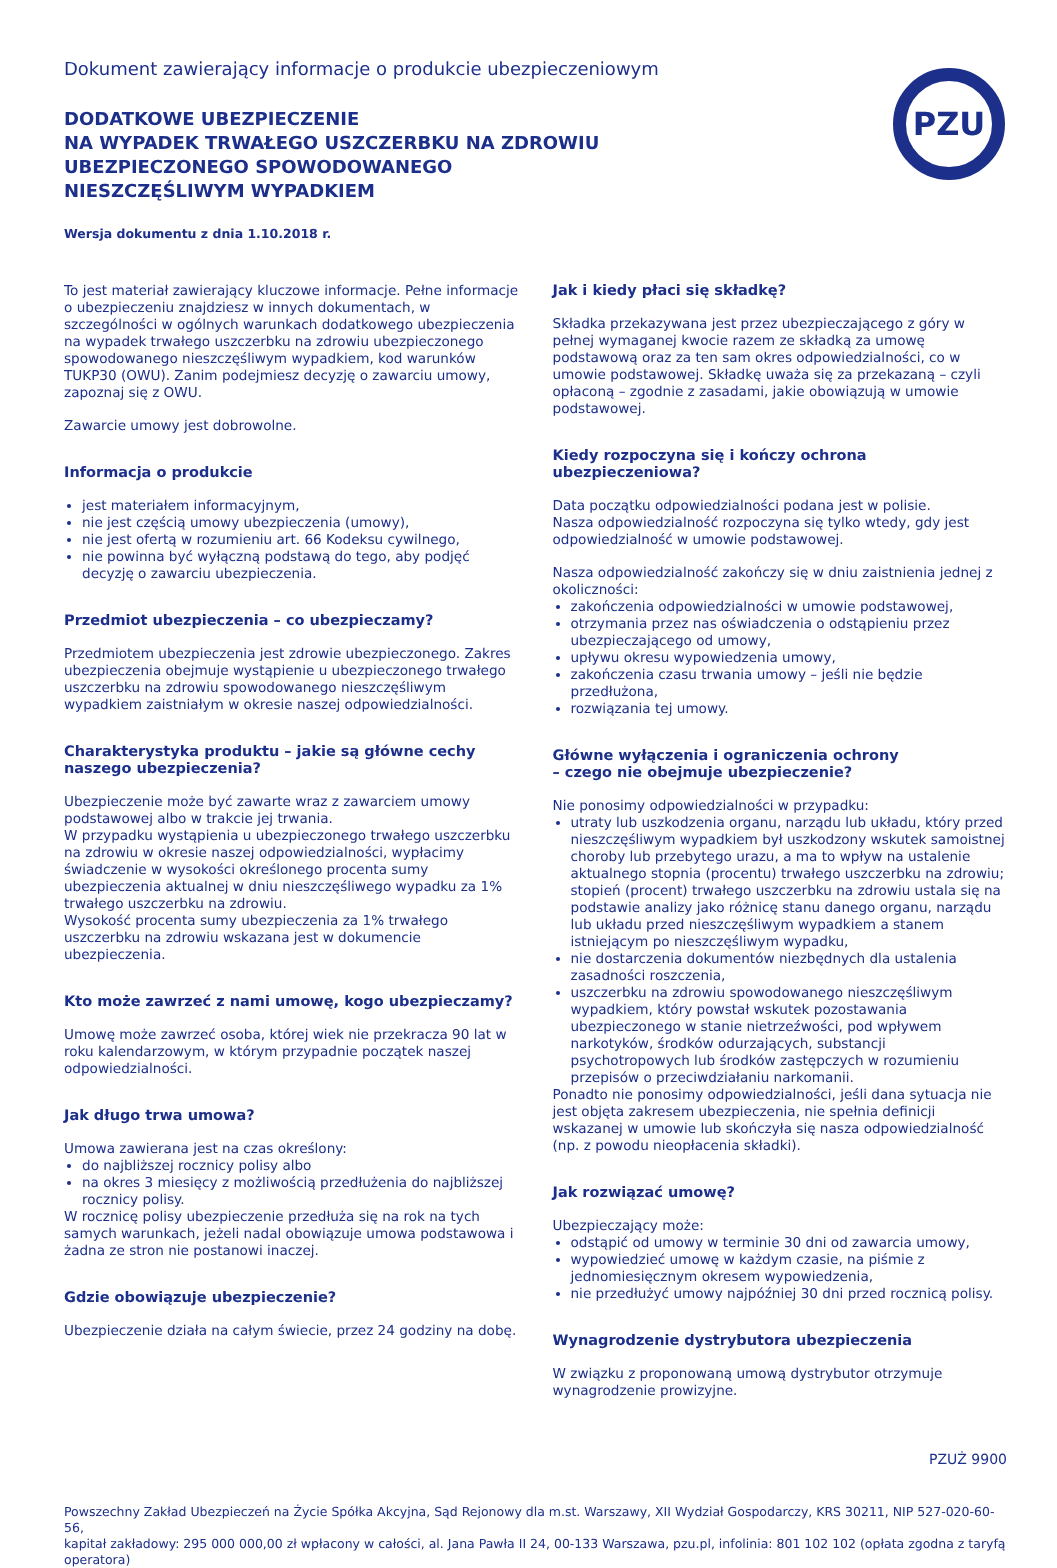Dokument zawierający informacje o produkcie ubezpieczeniowym
PZU
DODATKOWE UBEZPIECZENIE
NA WYPADEK TRWAŁEGO USZCZERBKU NA ZDROWIU
UBEZPIECZONEGO SPOWODOWANEGO
NIESZCZĘŚLIWYM WYPADKIEM
Wersja dokumentu z dnia 1.10.2018 r.
To jest materiał zawierający kluczowe informacje. Pełne informacje o ubezpieczeniu znajdziesz w innych dokumentach, w szczególności w ogólnych warunkach dodatkowego ubezpieczenia na wypadek trwałego uszczerbku na zdrowiu ubezpieczonego spowodowanego nieszczęśliwym wypadkiem, kod warunków TUKP30 (OWU). Zanim podejmiesz decyzję o zawarciu umowy, zapoznaj się z OWU.
Zawarcie umowy jest dobrowolne.
Informacja o produkcie
jest materiałem informacyjnym,
nie jest częścią umowy ubezpieczenia (umowy),
nie jest ofertą w rozumieniu art. 66 Kodeksu cywilnego,
nie powinna być wyłączną podstawą do tego, aby podjęć decyzję o zawarciu ubezpieczenia.
Przedmiot ubezpieczenia – co ubezpieczamy?
Przedmiotem ubezpieczenia jest zdrowie ubezpieczonego. Zakres ubezpieczenia obejmuje wystąpienie u ubezpieczonego trwałego uszczerbku na zdrowiu spowodowanego nieszczęśliwym wypadkiem zaistniałym w okresie naszej odpowiedzialności.
Charakterystyka produktu – jakie są główne cechy naszego ubezpieczenia?
Ubezpieczenie może być zawarte wraz z zawarciem umowy podstawowej albo w trakcie jej trwania.
W przypadku wystąpienia u ubezpieczonego trwałego uszczerbku na zdrowiu w okresie naszej odpowiedzialności, wypłacimy świadczenie w wysokości określonego procenta sumy ubezpieczenia aktualnej w dniu nieszczęśliwego wypadku za 1% trwałego uszczerbku na zdrowiu.
Wysokość procenta sumy ubezpieczenia za 1% trwałego uszczerbku na zdrowiu wskazana jest w dokumencie ubezpieczenia.
Kto może zawrzeć z nami umowę, kogo ubezpieczamy?
Umowę może zawrzeć osoba, której wiek nie przekracza 90 lat w roku kalendarzowym, w którym przypadnie początek naszej odpowiedzialności.
Jak długo trwa umowa?
Umowa zawierana jest na czas określony:
do najbliższej rocznicy polisy albo
na okres 3 miesięcy z możliwością przedłużenia do najbliższej rocznicy polisy.
W rocznicę polisy ubezpieczenie przedłuża się na rok na tych samych warunkach, jeżeli nadal obowiązuje umowa podstawowa i żadna ze stron nie postanowi inaczej.
Gdzie obowiązuje ubezpieczenie?
Ubezpieczenie działa na całym świecie, przez 24 godziny na dobę.
Jak i kiedy płaci się składkę?
Składka przekazywana jest przez ubezpieczającego z góry w pełnej wymaganej kwocie razem ze składką za umowę podstawową oraz za ten sam okres odpowiedzialności, co w umowie podstawowej. Składkę uważa się za przekazaną – czyli opłaconą – zgodnie z zasadami, jakie obowiązują w umowie podstawowej.
Kiedy rozpoczyna się i kończy ochrona ubezpieczeniowa?
Data początku odpowiedzialności podana jest w polisie.
Nasza odpowiedzialność rozpoczyna się tylko wtedy, gdy jest odpowiedzialność w umowie podstawowej.
Nasza odpowiedzialność zakończy się w dniu zaistnienia jednej z okoliczności:
zakończenia odpowiedzialności w umowie podstawowej,
otrzymania przez nas oświadczenia o odstąpieniu przez ubezpieczającego od umowy,
upływu okresu wypowiedzenia umowy,
zakończenia czasu trwania umowy – jeśli nie będzie przedłużona,
rozwiązania tej umowy.
Główne wyłączenia i ograniczenia ochrony
– czego nie obejmuje ubezpieczenie?
Nie ponosimy odpowiedzialności w przypadku:
utraty lub uszkodzenia organu, narządu lub układu, który przed nieszczęśliwym wypadkiem był uszkodzony wskutek samoistnej choroby lub przebytego urazu, a ma to wpływ na ustalenie aktualnego stopnia (procentu) trwałego uszczerbku na zdrowiu; stopień (procent) trwałego uszczerbku na zdrowiu ustala się na podstawie analizy jako różnicę stanu danego organu, narządu lub układu przed nieszczęśliwym wypadkiem a stanem istniejącym po nieszczęśliwym wypadku,
nie dostarczenia dokumentów niezbędnych dla ustalenia zasadności roszczenia,
uszczerbku na zdrowiu spowodowanego nieszczęśliwym wypadkiem, który powstał wskutek pozostawania ubezpieczonego w stanie nietrzeźwości, pod wpływem narkotyków, środków odurzających, substancji psychotropowych lub środków zastępczych w rozumieniu przepisów o przeciwdziałaniu narkomanii.
Ponadto nie ponosimy odpowiedzialności, jeśli dana sytuacja nie jest objęta zakresem ubezpieczenia, nie spełnia definicji wskazanej w umowie lub skończyła się nasza odpowiedzialność (np. z powodu nieopłacenia składki).
Jak rozwiązać umowę?
Ubezpieczający może:
odstąpić od umowy w terminie 30 dni od zawarcia umowy,
wypowiedzieć umowę w każdym czasie, na piśmie z jednomiesięcznym okresem wypowiedzenia,
nie przedłużyć umowy najpóźniej 30 dni przed rocznicą polisy.
Wynagrodzenie dystrybutora ubezpieczenia
W związku z proponowaną umową dystrybutor otrzymuje wynagrodzenie prowizyjne.
PZUŻ 9900
Powszechny Zakład Ubezpieczeń na Życie Spółka Akcyjna, Sąd Rejonowy dla m.st. Warszawy, XII Wydział Gospodarczy, KRS 30211, NIP 527-020-60-56,
kapitał zakładowy: 295 000 000,00 zł wpłacony w całości, al. Jana Pawła II 24, 00-133 Warszawa, pzu.pl, infolinia: 801 102 102 (opłata zgodna z taryfą operatora)